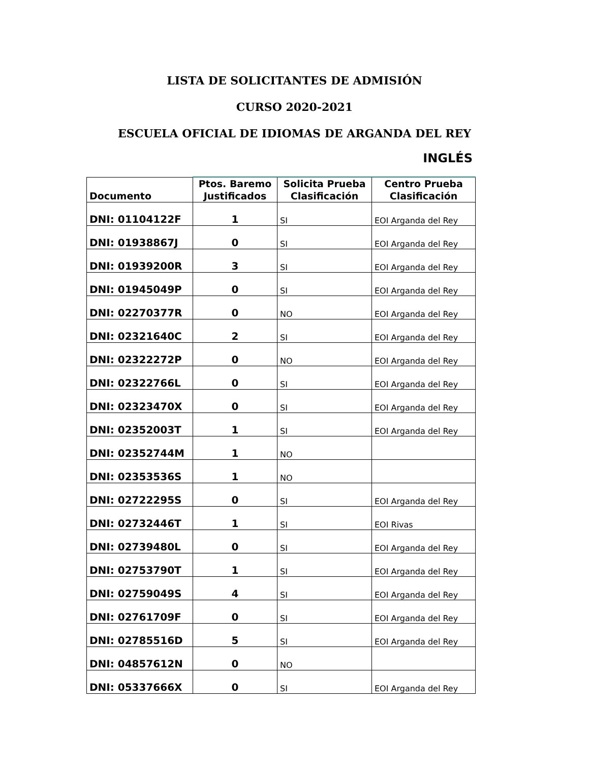LISTA DE SOLICITANTES DE ADMISIÓN
CURSO 2020-2021
ESCUELA OFICIAL DE IDIOMAS DE ARGANDA DEL REY
INGLÉS
| Documento | Ptos. Baremo Justificados | Solicita Prueba Clasificación | Centro Prueba Clasificación |
| --- | --- | --- | --- |
| DNI: 01104122F | 1 | SI | EOI Arganda del Rey |
| DNI: 01938867J | 0 | SI | EOI Arganda del Rey |
| DNI: 01939200R | 3 | SI | EOI Arganda del Rey |
| DNI: 01945049P | 0 | SI | EOI Arganda del Rey |
| DNI: 02270377R | 0 | NO | EOI Arganda del Rey |
| DNI: 02321640C | 2 | SI | EOI Arganda del Rey |
| DNI: 02322272P | 0 | NO | EOI Arganda del Rey |
| DNI: 02322766L | 0 | SI | EOI Arganda del Rey |
| DNI: 02323470X | 0 | SI | EOI Arganda del Rey |
| DNI: 02352003T | 1 | SI | EOI Arganda del Rey |
| DNI: 02352744M | 1 | NO | |
| DNI: 02353536S | 1 | NO | |
| DNI: 02722295S | 0 | SI | EOI Arganda del Rey |
| DNI: 02732446T | 1 | SI | EOI Rivas |
| DNI: 02739480L | 0 | SI | EOI Arganda del Rey |
| DNI: 02753790T | 1 | SI | EOI Arganda del Rey |
| DNI: 02759049S | 4 | SI | EOI Arganda del Rey |
| DNI: 02761709F | 0 | SI | EOI Arganda del Rey |
| DNI: 02785516D | 5 | SI | EOI Arganda del Rey |
| DNI: 04857612N | 0 | NO | |
| DNI: 05337666X | 0 | SI | EOI Arganda del Rey |